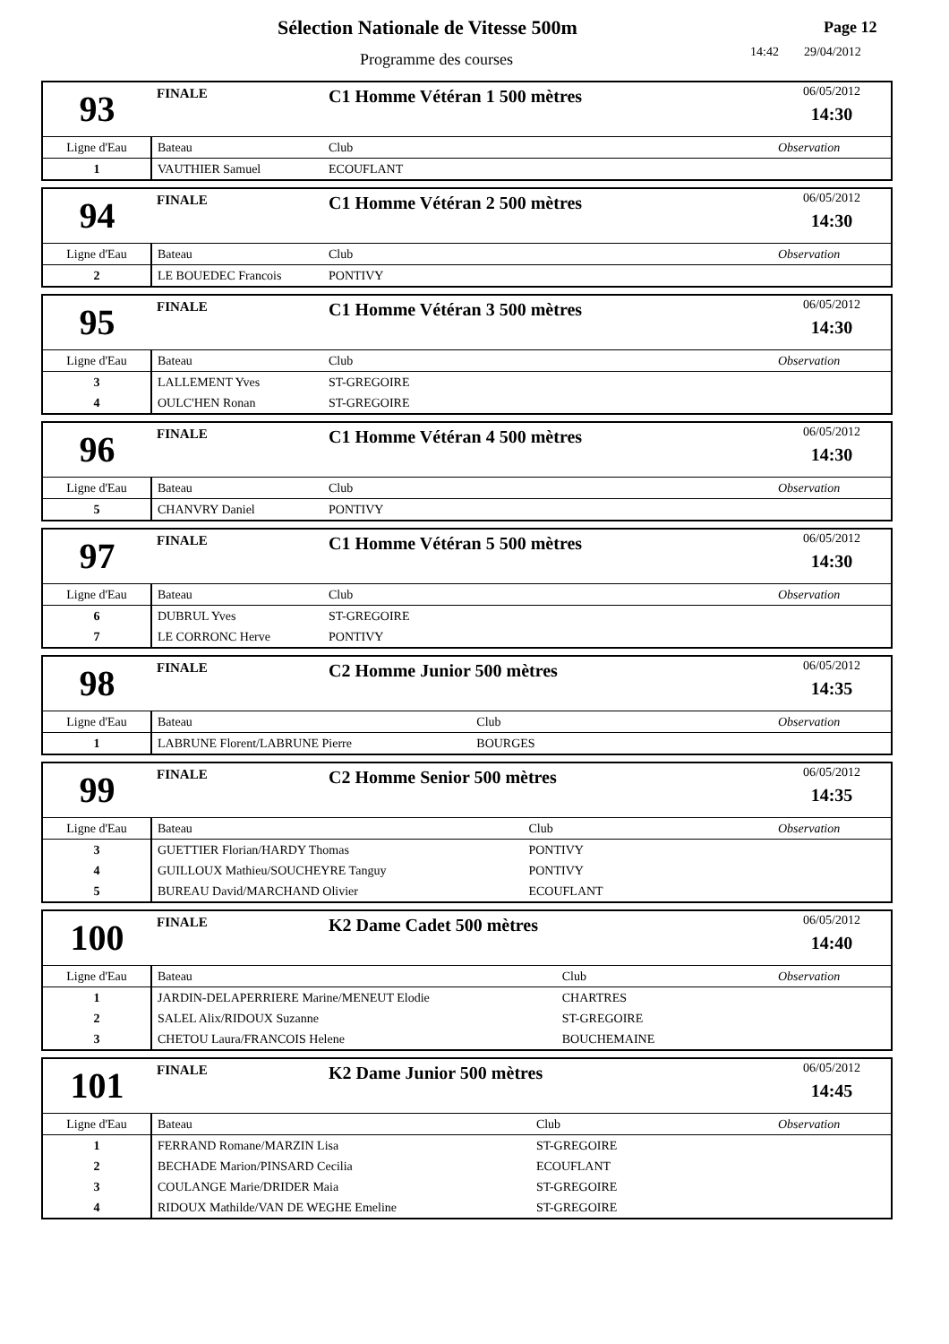Sélection Nationale de Vitesse 500m
Programme des courses
Page 12
14:42 29/04/2012
| 93 | FINALE | C1 Homme Vétéran 1 500 mètres | | 06/05/2012 14:30 |
| Ligne d'Eau | Bateau | | Club | Observation |
| 1 | VAUTHIER Samuel | | ECOUFLANT | |
| 94 | FINALE | C1 Homme Vétéran 2 500 mètres | | 06/05/2012 14:30 |
| Ligne d'Eau | Bateau | | Club | Observation |
| 2 | LE BOUEDEC Francois | | PONTIVY | |
| 95 | FINALE | C1 Homme Vétéran 3 500 mètres | | 06/05/2012 14:30 |
| Ligne d'Eau | Bateau | | Club | Observation |
| 3 | LALLEMENT Yves | | ST-GREGOIRE | |
| 4 | OULC'HEN Ronan | | ST-GREGOIRE | |
| 96 | FINALE | C1 Homme Vétéran 4 500 mètres | | 06/05/2012 14:30 |
| Ligne d'Eau | Bateau | | Club | Observation |
| 5 | CHANVRY Daniel | | PONTIVY | |
| 97 | FINALE | C1 Homme Vétéran 5 500 mètres | | 06/05/2012 14:30 |
| Ligne d'Eau | Bateau | | Club | Observation |
| 6 | DUBRUL Yves | | ST-GREGOIRE | |
| 7 | LE CORRONC Herve | | PONTIVY | |
| 98 | FINALE | C2 Homme Junior 500 mètres | | 06/05/2012 14:35 |
| Ligne d'Eau | Bateau | | Club | Observation |
| 1 | LABRUNE Florent/LABRUNE Pierre | | BOURGES | |
| 99 | FINALE | C2 Homme Senior 500 mètres | | 06/05/2012 14:35 |
| Ligne d'Eau | Bateau | | Club | Observation |
| 3 | GUETTIER Florian/HARDY Thomas | | PONTIVY | |
| 4 | GUILLOUX Mathieu/SOUCHEYRE Tanguy | | PONTIVY | |
| 5 | BUREAU David/MARCHAND Olivier | | ECOUFLANT | |
| 100 | FINALE | K2 Dame Cadet 500 mètres | | 06/05/2012 14:40 |
| Ligne d'Eau | Bateau | | Club | Observation |
| 1 | JARDIN-DELAPERRIERE Marine/MENEUT Elodie | | CHARTRES | |
| 2 | SALEL Alix/RIDOUX Suzanne | | ST-GREGOIRE | |
| 3 | CHETOU Laura/FRANCOIS Helene | | BOUCHEMAINE | |
| 101 | FINALE | K2 Dame Junior 500 mètres | | 06/05/2012 14:45 |
| Ligne d'Eau | Bateau | | Club | Observation |
| 1 | FERRAND Romane/MARZIN Lisa | | ST-GREGOIRE | |
| 2 | BECHADE Marion/PINSARD Cecilia | | ECOUFLANT | |
| 3 | COULANGE Marie/DRIDER Maia | | ST-GREGOIRE | |
| 4 | RIDOUX Mathilde/VAN DE WEGHE Emeline | | ST-GREGOIRE | |